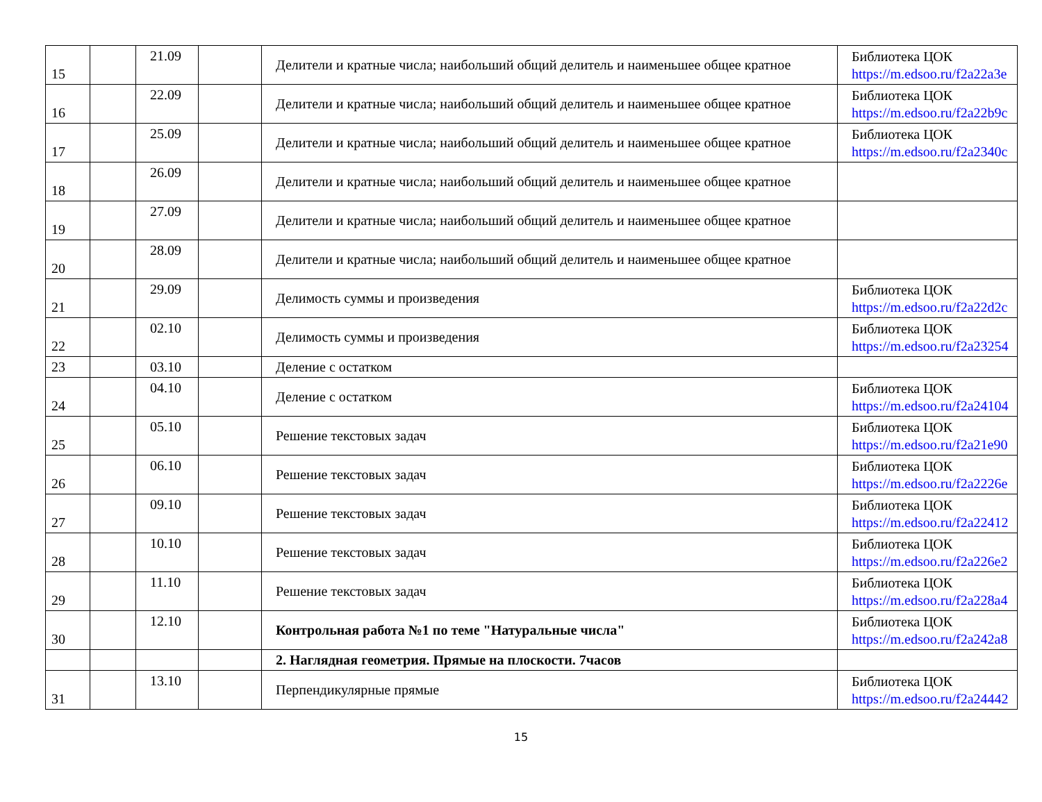| 15 | | 21.09 | | Делители и кратные числа; наибольший общий делитель и наименьшее общее кратное | Библиотека ЦОК https://m.edsoo.ru/f2a22a3e |
| 16 | | 22.09 | | Делители и кратные числа; наибольший общий делитель и наименьшее общее кратное | Библиотека ЦОК https://m.edsoo.ru/f2a22b9c |
| 17 | | 25.09 | | Делители и кратные числа; наибольший общий делитель и наименьшее общее кратное | Библиотека ЦОК https://m.edsoo.ru/f2a2340c |
| 18 | | 26.09 | | Делители и кратные числа; наибольший общий делитель и наименьшее общее кратное | |
| 19 | | 27.09 | | Делители и кратные числа; наибольший общий делитель и наименьшее общее кратное | |
| 20 | | 28.09 | | Делители и кратные числа; наибольший общий делитель и наименьшее общее кратное | |
| 21 | | 29.09 | | Делимость суммы и произведения | Библиотека ЦОК https://m.edsoo.ru/f2a22d2c |
| 22 | | 02.10 | | Делимость суммы и произведения | Библиотека ЦОК https://m.edsoo.ru/f2a23254 |
| 23 | | 03.10 | | Деление с остатком | |
| 24 | | 04.10 | | Деление с остатком | Библиотека ЦОК https://m.edsoo.ru/f2a24104 |
| 25 | | 05.10 | | Решение текстовых задач | Библиотека ЦОК https://m.edsoo.ru/f2a21e90 |
| 26 | | 06.10 | | Решение текстовых задач | Библиотека ЦОК https://m.edsoo.ru/f2a2226e |
| 27 | | 09.10 | | Решение текстовых задач | Библиотека ЦОК https://m.edsoo.ru/f2a22412 |
| 28 | | 10.10 | | Решение текстовых задач | Библиотека ЦОК https://m.edsoo.ru/f2a226e2 |
| 29 | | 11.10 | | Решение текстовых задач | Библиотека ЦОК https://m.edsoo.ru/f2a228a4 |
| 30 | | 12.10 | | Контрольная работа №1 по теме "Натуральные числа" | Библиотека ЦОК https://m.edsoo.ru/f2a242a8 |
| | | | | 2. Наглядная геометрия. Прямые на плоскости. 7часов | |
| 31 | | 13.10 | | Перпендикулярные прямые | Библиотека ЦОК https://m.edsoo.ru/f2a24442 |
15